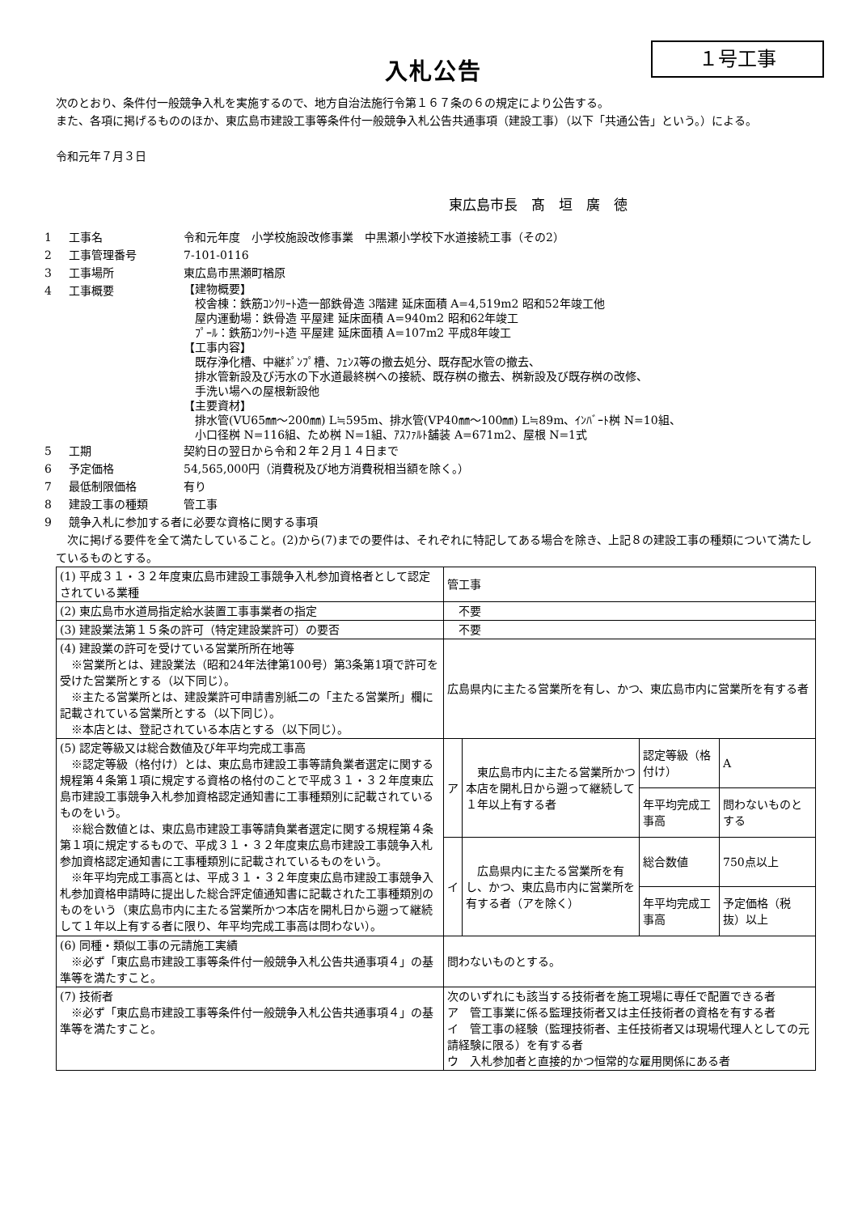１号工事
入札公告
　次のとおり、条件付一般競争入札を実施するので、地方自治法施行令第１６７条の６の規定により公告する。
　また、各項に掲げるもののほか、東広島市建設工事等条件付一般競争入札公告共通事項（建設工事）（以下「共通公告」という。）による。
　令和元年７月３日
東広島市長　髙　垣　廣　徳
1 工事名 令和元年度　小学校施設改修事業　中黒瀬小学校下水道接続工事（その2）
2 工事管理番号 7-101-0116
3 工事場所 東広島市黒瀬町楢原
4 工事概要
【建物概要】
　校舎棟：鉄筋ｺﾝｸﾘｰﾄ造一部鉄骨造 3階建 延床面積 A=4,519m2 昭和52年竣工他
　屋内運動場：鉄骨造 平屋建 延床面積 A=940m2 昭和62年竣工
　ﾌﾟｰﾙ：鉄筋ｺﾝｸﾘｰﾄ造 平屋建 延床面積 A=107m2 平成8年竣工
【工事内容】
　既存浄化槽、中継ﾎﾟﾝﾌﾟ槽、ﾌｪﾝｽ等の撤去処分、既存配水管の撤去、
　排水管新設及び汚水の下水道最終桝への接続、既存桝の撤去、桝新設及び既存桝の改修、
　手洗い場への屋根新設他
【主要資材】
　排水管(VU65㎜～200㎜) L≒595m、排水管(VP40㎜～100㎜) L≒89m、ｲﾝﾊﾞｰﾄ桝 N=10組、
　小口径桝 N=116組、ため桝 N=1組、ｱｽﾌｧﾙﾄ舗装 A=671m2、屋根 N=1式
5 工期 契約日の翌日から令和２年２月１４日まで
6 予定価格 54,565,000円（消費税及び地方消費税相当額を除く。）
7 最低制限価格 有り
8 建設工事の種類 管工事
9 競争入札に参加する者に必要な資格に関する事項
　次に掲げる要件を全て満たしていること。(2)から(7)までの要件は、それぞれに特記してある場合を除き、上記８の建設工事の種類について満たしているものとする。
| (1) 平成３１・３２年度東広島市建設工事競争入札参加資格者として認定されている業種 | 管工事 | | | |
| (2) 東広島市水道局指定給水装置工事事業者の指定 | 不要 | | | |
| (3) 建設業法第１５条の許可（特定建設業許可）の要否 | 不要 | | | |
| (4) 建設業の許可を受けている営業所所在地等 ※営業所とは、建設業法（昭和24年法律第100号）第3条第1項で許可を受けた営業所とする（以下同じ）。 ※主たる営業所とは、建設業許可申請書別紙二の「主たる営業所」欄に記載されている営業所とする（以下同じ）。 ※本店とは、登記されている本店とする（以下同じ）。 | 広島県内に主たる営業所を有し、かつ、東広島市内に営業所を有する者 | | | |
| (5) 認定等級又は総合数値及び年平均完成工事高 ※認定等級（格付け）とは、東広島市建設工事等請負業者選定に関する規程第４条第１項に規定する資格の格付のことで平成３１・３２年度東広島市建設工事競争入札参加資格認定通知書に工事種類別に記載されているものをいう。 ※総合数値とは、東広島市建設工事等請負業者選定に関する規程第４条第１項に規定するもので、平成３１・３２年度東広島市建設工事競争入札参加資格認定通知書に工事種類別に記載されているものをいう。 ※年平均完成工事高とは、平成３１・３２年度東広島市建設工事競争入札参加資格申請時に提出した総合評定値通知書に記載された工事種類別のものをいう（東広島市内に主たる営業所かつ本店を開札日から遡って継続して１年以上有する者に限り、年平均完成工事高は問わない）。 | ア | 東広島市内に主たる営業所かつ本店を開札日から遡って継続して１年以上有する者 | 認定等級（格付け） | A |
| | | | 年平均完成工事高 | 問わないものとする |
| | イ | 広島県内に主たる営業所を有し、かつ、東広島市内に営業所を有する者（アを除く） | 総合数値 | 750点以上 |
| | | | 年平均完成工事高 | 予定価格（税抜）以上 |
| (6) 同種・類似工事の元請施工実績 ※必ず「東広島市建設工事等条件付一般競争入札公告共通事項４」の基準等を満たすこと。 | 問わないものとする。 | | | |
| (7) 技術者 ※必ず「東広島市建設工事等条件付一般競争入札公告共通事項４」の基準等を満たすこと。 | 次のいずれにも該当する技術者を施工現場に専任で配置できる者 ア 管工事業に係る監理技術者又は主任技術者の資格を有する者 イ 管工事の経験（監理技術者、主任技術者又は現場代理人としての元請経験に限る）を有する者 ウ 入札参加者と直接的かつ恒常的な雇用関係にある者 | | | |